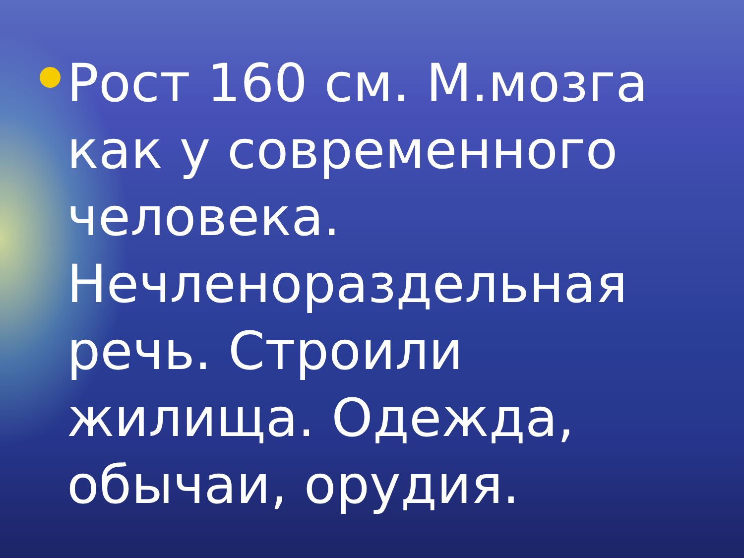Рост 160 см. М.мозга как у современного человека. Нечленораздельная речь. Строили жилища. Одежда, обычаи, орудия.